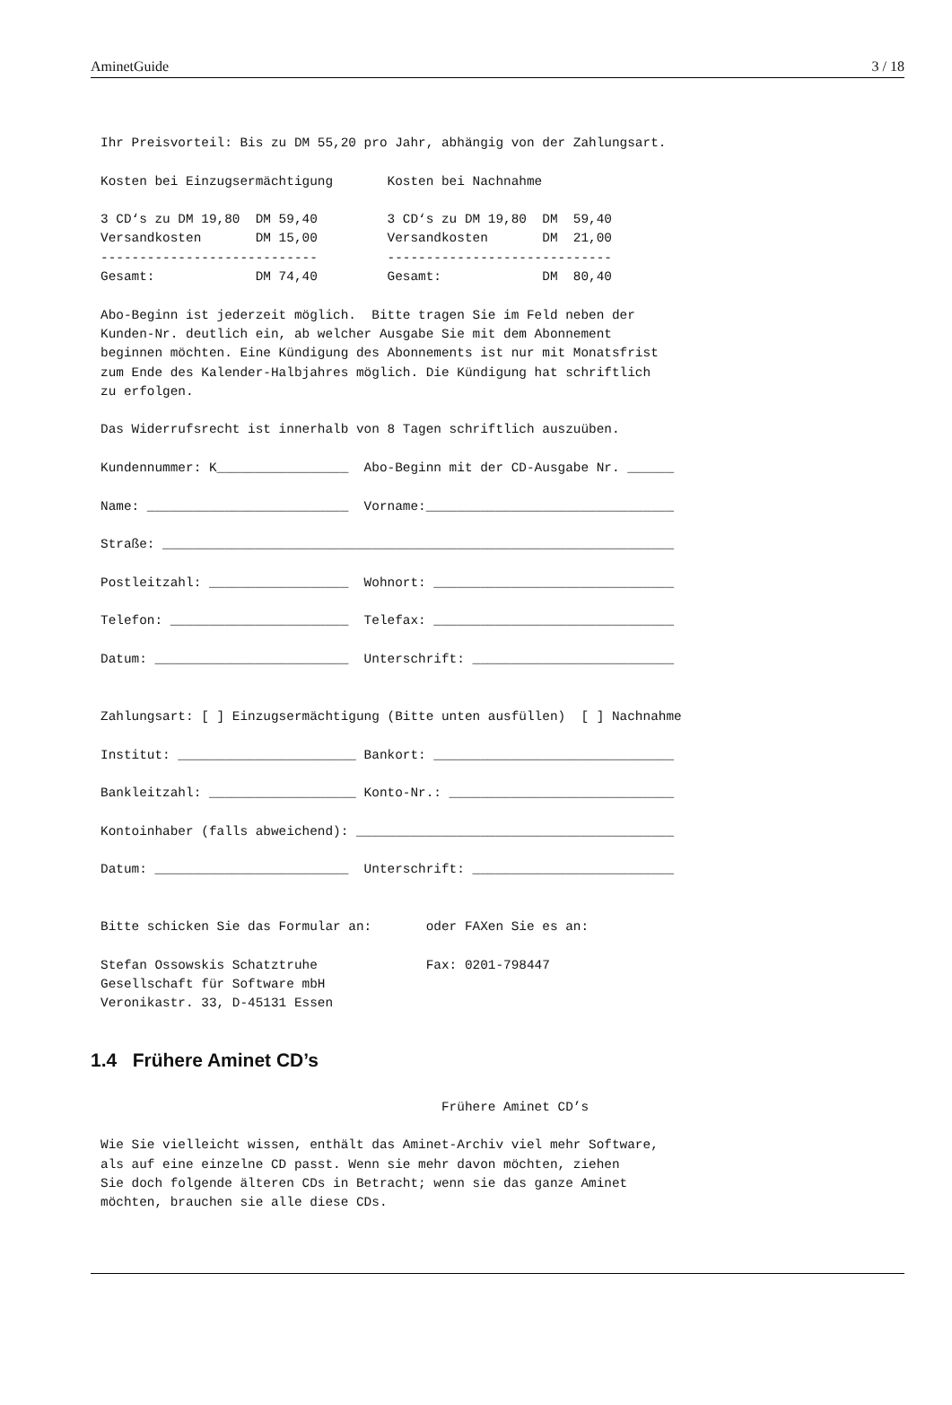AminetGuide 3 / 18
Ihr Preisvorteil: Bis zu DM 55,20 pro Jahr, abhängig von der Zahlungsart.

Kosten bei Einzugsermächtigung       Kosten bei Nachnahme

3 CD‘s zu DM 19,80  DM 59,40         3 CD‘s zu DM 19,80  DM  59,40
Versandkosten       DM 15,00         Versandkosten       DM  21,00
----------------------------         -----------------------------
Gesamt:             DM 74,40         Gesamt:             DM  80,40

Abo-Beginn ist jederzeit möglich.  Bitte tragen Sie im Feld neben der
Kunden-Nr. deutlich ein, ab welcher Ausgabe Sie mit dem Abonnement
beginnen möchten. Eine Kündigung des Abonnements ist nur mit Monatsfrist
zum Ende des Kalender-Halbjahres möglich. Die Kündigung hat schriftlich
zu erfolgen.

Das Widerrufsrecht ist innerhalb von 8 Tagen schriftlich auszuüben.

Kundennummer: K_________________  Abo-Beginn mit der CD-Ausgabe Nr. ______

Name: __________________________  Vorname:________________________________

Straße: __________________________________________________________________

Postleitzahl: __________________  Wohnort: _______________________________

Telefon: _______________________  Telefax: _______________________________

Datum: _________________________  Unterschrift: __________________________


Zahlungsart: [ ] Einzugsermächtigung (Bitte unten ausfüllen)  [ ] Nachnahme

Institut: _______________________ Bankort: _______________________________

Bankleitzahl: ___________________ Konto-Nr.: _____________________________

Kontoinhaber (falls abweichend): _________________________________________

Datum: _________________________  Unterschrift: __________________________


Bitte schicken Sie das Formular an:       oder FAXen Sie es an:

Stefan Ossowskis Schatztruhe              Fax: 0201-798447
Gesellschaft für Software mbH
Veronikastr. 33, D-45131 Essen
1.4 Frühere Aminet CD’s
                                            Frühere Aminet CD’s

Wie Sie vielleicht wissen, enthält das Aminet-Archiv viel mehr Software,
als auf eine einzelne CD passt. Wenn sie mehr davon möchten, ziehen
Sie doch folgende älteren CDs in Betracht; wenn sie das ganze Aminet
möchten, brauchen sie alle diese CDs.